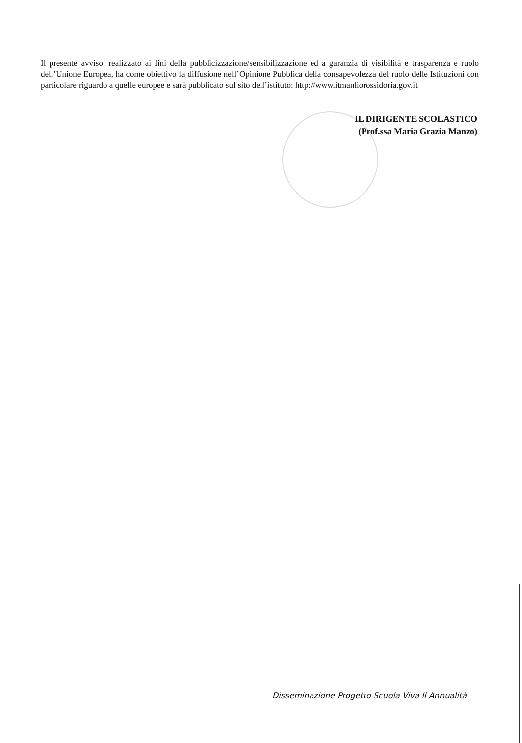Il presente avviso, realizzato ai fini della pubblicizzazione/sensibilizzazione ed a garanzia di visibilità e trasparenza e ruolo dell’Unione Europea, ha come obiettivo la diffusione nell’Opinione Pubblica della consapevolezza del ruolo delle Istituzioni con particolare riguardo a quelle europee e sarà pubblicato sul sito dell’istituto: http://www.itmanliorossidoria.gov.it
IL DIRIGENTE SCOLASTICO
(Prof.ssa Maria Grazia Manzo)
Disseminazione Progetto Scuola Viva II Annualità